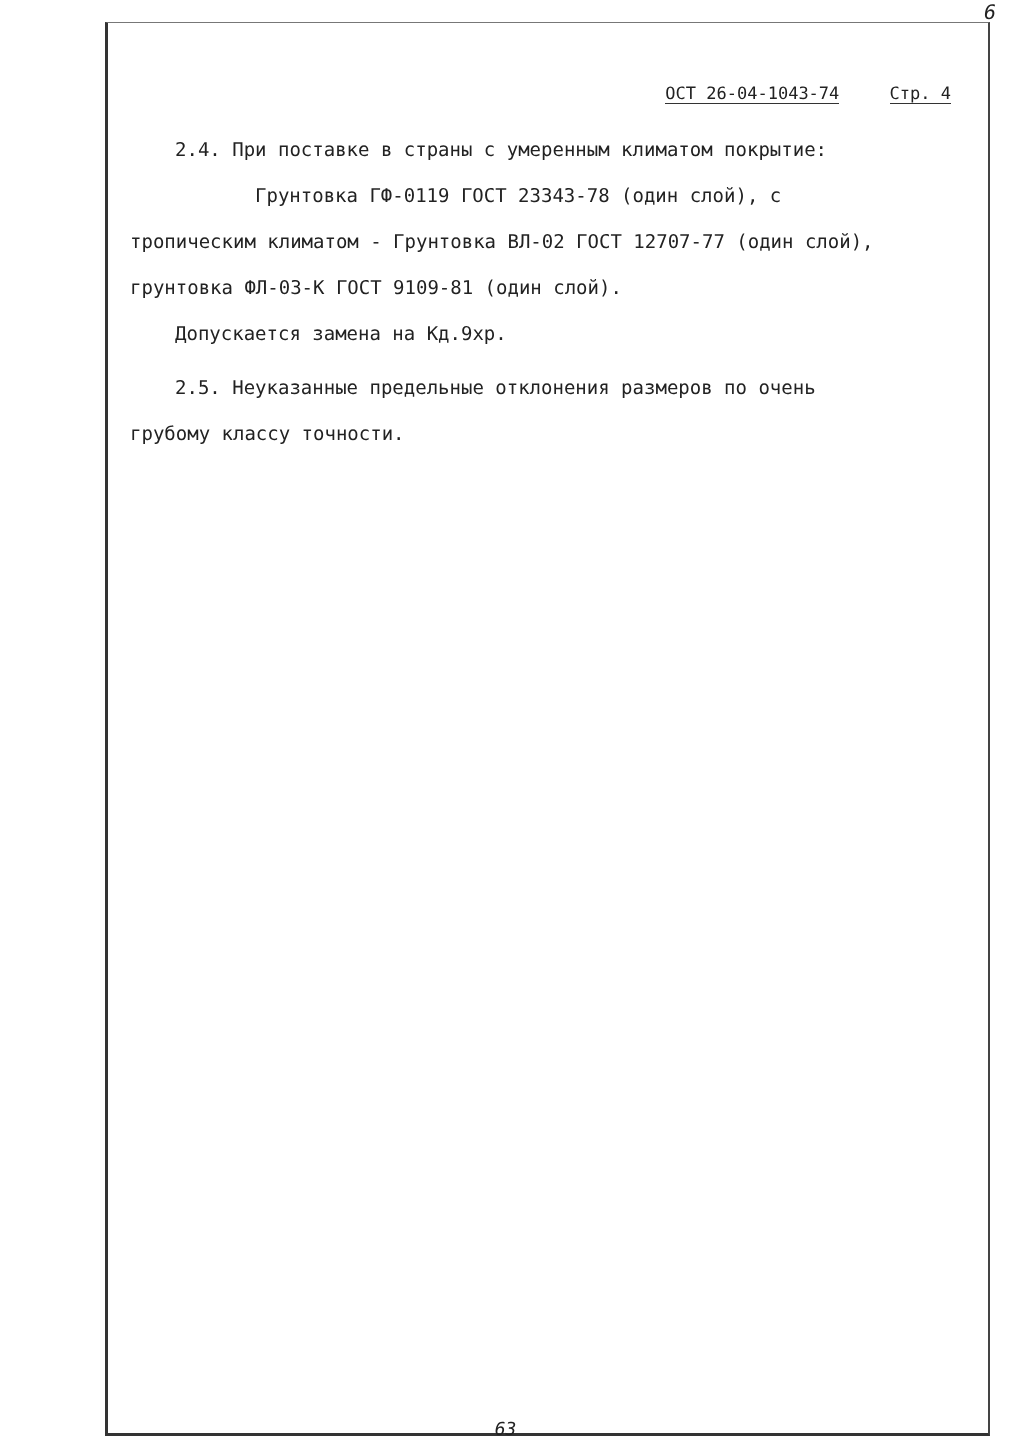6
ОСТ 26-04-1043-74 Стр. 4
2.4. При поставке в страны с умеренным климатом покрытие:
Грунтовка ГФ-0119 ГОСТ 23343-78 (один слой), с
тропическим климатом - Грунтовка ВЛ-02 ГОСТ 12707-77 (один слой),
грунтовка ФЛ-03-К ГОСТ 9109-81 (один слой).
Допускается замена на Кд.9хр.
2.5. Неуказанные предельные отклонения размеров по очень
грубому классу точности.
63